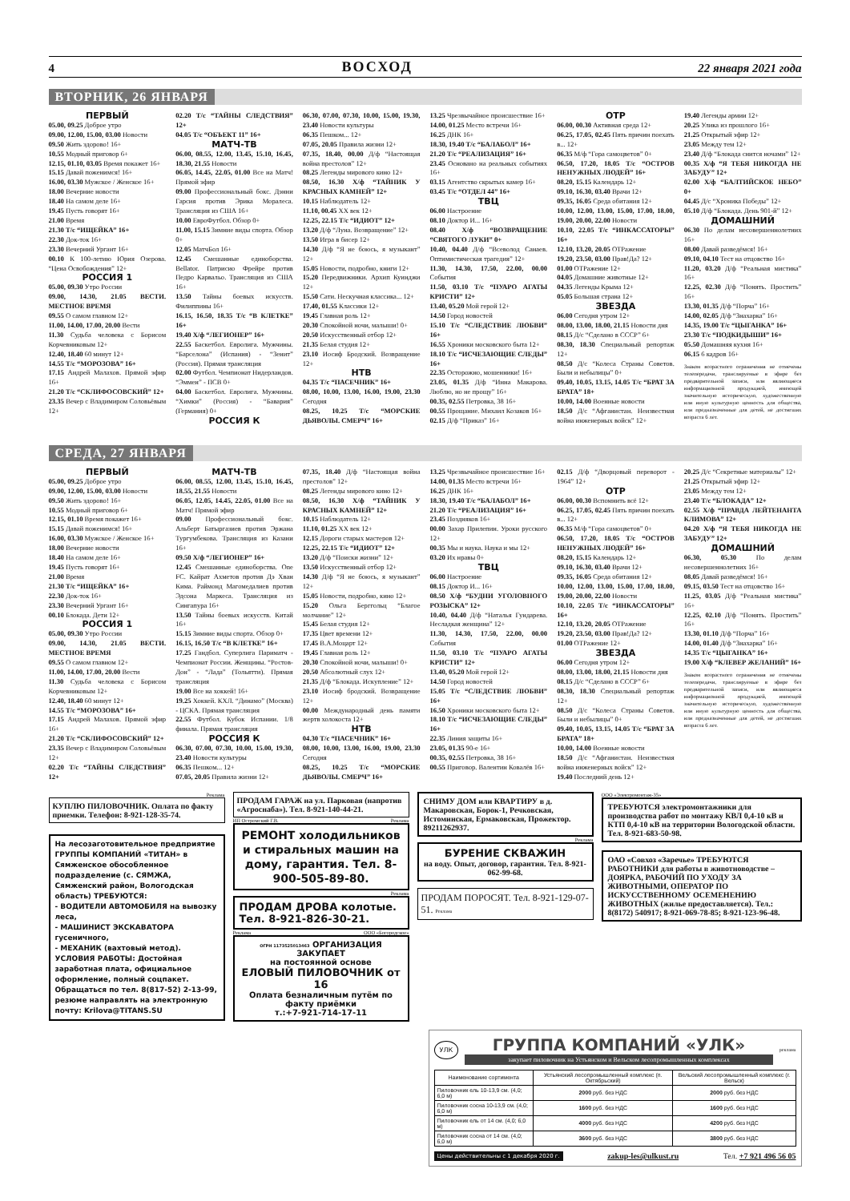4 ВОСХОД 22 января 2021 года
ВТОРНИК, 26 ЯНВАРЯ
ПЕРВЫЙ
05.00, 09.25 Доброе утро
09.00, 12.00, 15.00, 03.00 Новости
09.50 Жить здорово! 16+
10.55 Модный приговор 6+
12.15, 01.10, 03.05 Время покажет 16+
15.15 Давай поженимся! 16+
16.00, 03.30 Мужское / Женское 16+
18.00 Вечерние новости
18.40 На самом деле 16+
19.45 Пусть говорят 16+
21.00 Время
21.30 Т/с “ИЩЕЙКА” 16+
22.30 Док-ток 16+
23.30 Вечерний Ургант 16+
00.10 К 100-летию Юрия Озерова. “Цена Освобождения” 12+
РОССИЯ 1
05.00, 09.30 Утро России
09.00, 14.30, 21.05 ВЕСТИ. МЕСТНОЕ ВРЕМЯ
09.55 О самом главном 12+
11.00, 14.00, 17.00, 20.00 Вести
11.30 Судьба человека с Борисом Корчевниковым 12+
12.40, 18.40 60 минут 12+
14.55 Т/с “МОРОЗОВА” 16+
17.15 Андрей Малахов. Прямой эфир 16+
21.20 Т/с “СКЛИФОСОВСКИЙ” 12+
23.35 Вечер с Владимиром Соловьёвым 12+
02.20 Т/с “ТАЙНЫ СЛЕДСТВИЯ” 12+
04.05 Т/с “ОБЪЕКТ 11” 16+
МАТЧ-ТВ
06.00, 08.55, 12.00, 13.45, 15.10, 16.45, 18.30, 21.55 Новости
06.05, 14.45, 22.05, 01.00 Все на Матч! Прямой эфир
09.00 Профессиональный бокс. Дэнни Гарсия против Эрика Моралеса. Трансляция из США 16+
10.00 ЕвроФутбол. Обзор 0+
11.00, 15.15 Зимние виды спорта. Обзор 0+
12.05 МатчБол 16+
12.45 Смешанные единоборства. Bellator. Патрисио Фрейре против Педро Карвальо. Трансляция из США 16+
13.50 Тайны боевых искусств. Филиппины 16+
16.15, 16.50, 18.35 Т/с “В КЛЕТКЕ” 16+
19.40 Х/ф “ЛЕГИОНЕР” 16+
22.55 Баскетбол. Евролига. Мужчины. “Барселона” (Испания) - “Зенит” (Россия). Прямая трансляция
02.00 Футбол. Чемпионат Нидерландов. “Эммен” - ПСВ 0+
04.00 Баскетбол. Евролига. Мужчины. “Химки” (Россия) - “Бавария” (Германия) 0+
РОССИЯ К
06.30, 07.00, 07.30, 10.00, 15.00, 19.30, 23.40 Новости культуры
06.35 Пешком... 12+
07.05, 20.05 Правила жизни 12+
07.35, 18.40, 00.00 Д/ф “Настоящая война престолов” 12+
08.25 Легенды мирового кино 12+
08.50, 16.30 Х/ф “ТАЙНИК У КРАСНЫХ КАМНЕЙ” 12+
10.15 Наблюдатель 12+
11.10, 00.45 ХХ век 12+
12.25, 22.15 Т/с “ИДИОТ” 12+
13.20 Д/ф “Луна. Возвращение” 12+
13.50 Игра в бисер 12+
14.30 Д/ф “Я не боюсь, я музыкант” 12+
15.05 Новости, подробно, книги 12+
15.20 Передвижники. Архип Куинджи 12+
15.50 Сати. Нескучная классика... 12+
17.40, 01.55 Классики 12+
19.45 Главная роль 12+
20.30 Спокойной ночи, малыши! 0+
20.50 Искусственный отбор 12+
21.35 Белая студия 12+
23.10 Иосиф Бродский. Возвращение 12+
НТВ
04.35 Т/с “ПАСЕЧНИК” 16+
08.00, 10.00, 13.00, 16.00, 19.00, 23.30 Сегодня
08.25, 10.25 Т/с “МОРСКИЕ ДЬЯВОЛЫ. СМЕРЧ” 16+
13.25 Чрезвычайное происшествие 16+
14.00, 01.25 Место встречи 16+
16.25 ДНК 16+
18.30, 19.40 Т/с “БАЛАБОЛ” 16+
21.20 Т/с “РЕАЛИЗАЦИЯ” 16+
23.45 Основано на реальных событиях 16+
03.15 Агентство скрытых камер 16+
03.45 Т/с “ОТДЕЛ 44” 16+
ТВЦ
06.00 Настроение
08.10 Доктор И... 16+
08.40 Х/ф “ВОЗВРАЩЕНИЕ “СВЯТОГО ЛУКИ” 0+
10.40, 04.40 Д/ф “Всеволод Санаев. Оптимистическая трагедия” 12+
11.30, 14.30, 17.50, 22.00, 00.00 События
11.50, 03.10 Т/с “ПУАРО АГАТЫ КРИСТИ” 12+
13.40, 05.20 Мой герой 12+
14.50 Город новостей
15.10 Т/с “СЛЕДСТВИЕ ЛЮБВИ” 16+
16.55 Хроники московского быта 12+
18.10 Т/с “ИСЧЕЗАЮЩИЕ СЛЕДЫ” 16+
22.35 Осторожно, мошенники! 16+
23.05, 01.35 Д/ф “Инна Макарова. Люблю, но не прощу” 16+
00.35, 02.55 Петровка, 38 16+
00.55 Прощание. Михаил Козаков 16+
02.15 Д/ф “Приказ” 16+
ОТР
06.00, 00.30 Активная среда 12+
06.25, 17.05, 02.45 Пять причин поехать в... 12+
06.35 М/ф “Гора самоцветов” 0+
06.50, 17.20, 18.05 Т/с “ОСТРОВ НЕНУЖНЫХ ЛЮДЕЙ” 16+
08.20, 15.15 Календарь 12+
09.10, 16.30, 03.40 Врачи 12+
09.35, 16.05 Среда обитания 12+
10.00, 12.00, 13.00, 15.00, 17.00, 18.00, 19.00, 20.00, 22.00 Новости
10.10, 22.05 Т/с “ИНКАССАТОРЫ” 16+
12.10, 13.20, 20.05 ОТРажение
19.20, 23.50, 03.00 Прав!Да? 12+
01.00 ОТРажение 12+
04.05 Домашние животные 12+
04.35 Легенды Крыма 12+
05.05 Большая страна 12+
ЗВЕЗДА
06.00 Сегодня утром 12+
08.00, 13.00, 18.00, 21.15 Новости дня
08.15 Д/с “Сделано в СССР” 6+
08.30, 18.30 Специальный репортаж 12+
08.50 Д/с “Колеса Страны Советов. Были и небылицы” 0+
09.40, 10.05, 13.15, 14.05 Т/с “БРАТ ЗА БРАТА” 18+
10.00, 14.00 Военные новости
18.50 Д/с “Афганистан. Неизвестная война инженерных войск” 12+
19.40 Легенды армии 12+
20.25 Улика из прошлого 16+
21.25 Открытый эфир 12+
23.05 Между тем 12+
23.40 Д/ф “Блокада снится ночами” 12+
00.35 Х/ф “Я ТЕБЯ НИКОГДА НЕ ЗАБУДУ” 12+
02.00 Х/ф “БАЛТИЙСКОЕ НЕБО” 0+
04.45 Д/с “Хроника Победы” 12+
05.10 Д/ф “Блокада. День 901-й” 12+
ДОМАШНИЙ
06.30 По делам несовершеннолетних 16+
08.00 Давай разведёмся! 16+
09.10, 04.10 Тест на отцовство 16+
11.20, 03.20 Д/ф “Реальная мистика” 16+
12.25, 02.30 Д/ф “Понять. Простить” 16+
13.30, 01.35 Д/ф “Порча” 16+
14.00, 02.05 Д/ф “Знахарка” 16+
14.35, 19.00 Т/с “ЦЫГАНКА” 16+
23.30 Т/с “ПОДКИДЫШИ” 16+
05.50 Домашняя кухня 16+
06.15 6 кадров 16+
Знаком возрастного ограничения не отмечены телепередачи, транслируемые в эфире без предварительной записи, или являющиеся информационной продукцией, имеющей значительную историческую, художественную или иную культурную ценность для общества, или предназначенные для детей, не достигших возраста 6 лет.
СРЕДА, 27 ЯНВАРЯ
ПЕРВЫЙ
05.00, 09.25 Доброе утро
09.00, 12.00, 15.00, 03.00 Новости
09.50 Жить здорово! 16+
10.55 Модный приговор 6+
12.15, 01.10 Время покажет 16+
15.15 Давай поженимся! 16+
16.00, 03.30 Мужское / Женское 16+
18.00 Вечерние новости
18.40 На самом деле 16+
19.45 Пусть говорят 16+
21.00 Время
21.30 Т/с “ИЩЕЙКА” 16+
22.30 Док-ток 16+
23.30 Вечерний Ургант 16+
00.10 Блокада. Дети 12+
РОССИЯ 1
05.00, 09.30 Утро России
09.00, 14.30, 21.05 ВЕСТИ. МЕСТНОЕ ВРЕМЯ
09.55 О самом главном 12+
11.00, 14.00, 17.00, 20.00 Вести
11.30 Судьба человека с Борисом Корчевниковым 12+
12.40, 18.40 60 минут 12+
14.55 Т/с “МОРОЗОВА” 16+
17.15 Андрей Малахов. Прямой эфир 16+
21.20 Т/с “СКЛИФОСОВСКИЙ” 12+
23.35 Вечер с Владимиром Соловьёвым 12+
02.20 Т/с “ТАЙНЫ СЛЕДСТВИЯ” 12+
МАТЧ-ТВ
06.00, 08.55, 12.00, 13.45, 15.10, 16.45, 18.55, 21.55 Новости
06.05, 12.05, 14.45, 22.05, 01.00 Все на Матч! Прямой эфир
09.00 Профессиональный бокс. Альберт Батыргазиев против Эржана Тургумбекова. Трансляция из Казани 16+
09.50 Х/ф “ЛЕГИОНЕР” 16+
12.45 Смешанные единоборства. One FC. Кайрат Ахметов против Дэ Хван Кима. Раймонд Магомедалиев против Эдсона Маркеса. Трансляция из Сингапура 16+
13.50 Тайны боевых искусств. Китай 16+
15.15 Зимние виды спорта. Обзор 0+
16.15, 16.50 Т/с “В КЛЕТКЕ” 16+
17.25 Гандбол. Суперлига Париматч - Чемпионат России. Женщины. “Ростов-Дон” - “Лада” (Тольятти). Прямая трансляция
19.00 Все на хоккей! 16+
19.25 Хоккей. КХЛ. “Динамо” (Москва) - ЦСКА. Прямая трансляция
22.55 Футбол. Кубок Испании. 1/8 финала. Прямая трансляция
РОССИЯ К
06.30, 07.00, 07.30, 10.00, 15.00, 19.30, 23.40 Новости культуры
06.35 Пешком... 12+
07.05, 20.05 Правила жизни 12+
07.35, 18.40 Д/ф “Настоящая война престолов” 12+
08.25 Легенды мирового кино 12+
08.50, 16.30 Х/ф “ТАЙНИК У КРАСНЫХ КАМНЕЙ” 12+
10.15 Наблюдатель 12+
11.10, 01.25 ХХ век 12+
12.15 Дороги старых мастеров 12+
12.25, 22.15 Т/с “ИДИОТ” 12+
13.20 Д/ф “Поиски жизни” 12+
13.50 Искусственный отбор 12+
14.30 Д/ф “Я не боюсь, я музыкант” 12+
15.05 Новости, подробно, кино 12+
15.20 Ольга Берггольц “Благое молчание” 12+
15.45 Белая студия 12+
17.35 Цвет времени 12+
17.45 В.А.Моцарт 12+
19.45 Главная роль 12+
20.30 Спокойной ночи, малыши! 0+
20.50 Абсолютный слух 12+
21.35 Д/ф “Блокада. Искупление” 12+
23.10 Иосиф бродский. Возвращение 12+
00.00 Международный день памяти жертв холокоста 12+
НТВ
04.30 Т/с “ПАСЕЧНИК” 16+
08.00, 10.00, 13.00, 16.00, 19.00, 23.30 Сегодня
08.25, 10.25 Т/с “МОРСКИЕ ДЬЯВОЛЫ. СМЕРЧ” 16+
13.25 Чрезвычайное происшествие 16+
14.00, 01.35 Место встречи 16+
16.25 ДНК 16+
18.30, 19.40 Т/с “БАЛАБОЛ” 16+
21.20 Т/с “РЕАЛИЗАЦИЯ” 16+
23.45 Поздняков 16+
00.00 Захар Прилепин. Уроки русского 12+
00.35 Мы и наука. Наука и мы 12+
03.20 Их нравы 0+
ТВЦ
06.00 Настроение
08.15 Доктор И... 16+
08.50 Х/ф “БУДНИ УГОЛОВНОГО РОЗЫСКА” 12+
10.40, 04.40 Д/ф “Наталья Гундарева. Несладкая женщина” 12+
11.30, 14.30, 17.50, 22.00, 00.00 События
11.50, 03.10 Т/с “ПУАРО АГАТЫ КРИСТИ” 12+
13.40, 05.20 Мой герой 12+
14.50 Город новостей
15.05 Т/с “СЛЕДСТВИЕ ЛЮБВИ” 16+
16.50 Хроники московского быта 12+
18.10 Т/с “ИСЧЕЗАЮЩИЕ СЛЕДЫ” 16+
22.35 Линия защиты 16+
23.05, 01.35 90-е 16+
00.35, 02.55 Петровка, 38 16+
00.55 Приговор. Валентин Ковалёв 16+
02.15 Д/ф “Дворцовый переворот - 1964” 12+
ОТР
06.00, 00.30 Вспомнить всё 12+
06.25, 17.05, 02.45 Пять причин поехать в... 12+
06.35 М/ф “Гора самоцветов” 0+
06.50, 17.20, 18.05 Т/с “ОСТРОВ НЕНУЖНЫХ ЛЮДЕЙ” 16+
08.20, 15.15 Календарь 12+
09.10, 16.30, 03.40 Врачи 12+
09.35, 16.05 Среда обитания 12+
10.00, 12.00, 13.00, 15.00, 17.00, 18.00, 19.00, 20.00, 22.00 Новости
10.10, 22.05 Т/с “ИНКАССАТОРЫ” 16+
12.10, 13.20, 20.05 ОТРажение
19.20, 23.50, 03.00 Прав!Да? 12+
01.00 ОТРажение 12+
ЗВЕЗДА
06.00 Сегодня утром 12+
08.00, 13.00, 18.00, 21.15 Новости дня
08.15 Д/с “Сделано в СССР” 6+
08.30, 18.30 Специальный репортаж 12+
08.50 Д/с “Колеса Страны Советов. Были и небылицы” 0+
09.40, 10.05, 13.15, 14.05 Т/с “БРАТ ЗА БРАТА” 18+
10.00, 14.00 Военные новости
18.50 Д/с “Афганистан. Неизвестная война инженерных войск” 12+
19.40 Последний день 12+
20.25 Д/с “Секретные материалы” 12+
21.25 Открытый эфир 12+
23.05 Между тем 12+
23.40 Т/с “БЛОКАДА” 12+
02.55 Х/ф “ПРАВДА ЛЕЙТЕНАНТА КЛИМОВА” 12+
04.20 Х/ф “Я ТЕБЯ НИКОГДА НЕ ЗАБУДУ” 12+
ДОМАШНИЙ
06.30, 05.30 По делам несовершеннолетних 16+
08.05 Давай разведёмся! 16+
09.15, 03.50 Тест на отцовство 16+
11.25, 03.05 Д/ф “Реальная мистика” 16+
12.25, 02.10 Д/ф “Понять. Простить” 16+
13.30, 01.10 Д/ф “Порча” 16+
14.00, 01.40 Д/ф “Знахарка” 16+
14.35 Т/с “ЦЫГАНКА” 16+
19.00 Х/ф “КЛЕВЕР ЖЕЛАНИЙ” 16+
Знаком возрастного ограничения не отмечены телепередачи, транслируемые в эфире без предварительной записи, или являющиеся информационной продукцией, имеющей значительную историческую, художественную или иную культурную ценность для общества, или предназначенные для детей, не достигших возраста 6 лет.
Реклама
КУПЛЮ ПИЛОВОЧНИК. Оплата по факту приемки. Телефон: 8-921-128-35-74.
На лесозаготовительное предприятие ГРУППЫ КОМПАНИЙ «ТИТАН» в Сямженское обособленное подразделение (с. СЯМЖА, Сямженский район, Вологодская область) ТРЕБУЮТСЯ:
- ВОДИТЕЛИ АВТОМОБИЛЯ на вывозку леса,
- МАШИНИСТ ЭКСКАВАТОРА гусеничного,
- МЕХАНИК (вахтовый метод).
УСЛОВИЯ РАБОТЫ: Достойная заработная плата, официальное оформление, полный соцпакет.
Обращаться по тел. 8(817-52) 2-13-99, резюме направлять на электронную почту: Krilova@TITANS.SU
ПРОДАМ ГАРАЖ на ул. Парковая (напротив «Агроснаба»). Тел. 8-921-140-44-21.
ИП Остромский Г.В. Реклама
РЕМОНТ холодильников и стиральных машин на дому, гарантия. Тел. 8-900-505-89-80.
Реклама
ПРОДАМ ДРОВА колотые. Тел. 8-921-826-30-21.
Реклама ООО «Богородское»
ОГРН 1173525013463 ОРГАНИЗАЦИЯ ЗАКУПАЕТ
на постоянной основе
ЕЛОВЫЙ ПИЛОВОЧНИК от 16
Оплата безналичным путём по факту приёмки
т.:+7-921-714-17-11
СНИМУ ДОМ или КВАРТИРУ в д. Макаровская, Борок-1, Речковская, Истоминская, Ермаковская, Прожектор. 89211262937.
Реклама
БУРЕНИЕ СКВАЖИН
на воду. Опыт, договор, гарантия. Тел. 8-921-062-99-68.
ПРОДАМ ПОРОСЯТ. Тел. 8-921-129-07-51. Реклама
ООО «Электромонтаж-35»
ТРЕБУЮТСЯ электромонтажники для производства работ по монтажу КВЛ 0,4-10 кВ и КТП 0,4-10 кВ на территории Вологодской области. Тел. 8-921-683-50-98.
ОАО «Совхоз «Заречье» ТРЕБУЮТСЯ РАБОТНИКИ для работы в животноводстве – ДОЯРКА, РАБОЧИЙ ПО УХОДУ ЗА ЖИВОТНЫМИ, ОПЕРАТОР ПО ИСКУССТВЕННОМУ ОСЕМЕНЕНИЮ ЖИВОТНЫХ (жилье предоставляется). Тел.: 8(8172) 540917; 8-921-069-78-85; 8-921-123-96-48.
УЛК
ГРУППА КОМПАНИЙ «УЛК»
закупает пиловочник на Устьянском и Вельском лесопромышленных комплексах
реклама
| Наименование сортимента | Устьянский лесопромышленный комплекс (п. Октябрьский) | Вельский лесопромышленный комплекс (г. Вельск) |
| --- | --- | --- |
| Пиловочник ель 10-13,9 см. (4,0; 6,0 м) | 2000 руб. без НДС | 2000 руб. без НДС |
| Пиловочник сосна 10-13,9 см. (4,0; 6,0 м) | 1600 руб. без НДС | 1600 руб. без НДС |
| Пиловочник ель от 14 см. (4,0; 6,0 м) | 4000 руб. без НДС | 4200 руб. без НДС |
| Пиловочник сосна от 14 см. (4,0; 6,0 м) | 3600 руб. без НДС | 3800 руб. без НДС |
Цены действительны с 1 декабря 2020 г. zakup-les@ulkust.ru Тел. +7 921 496 56 05